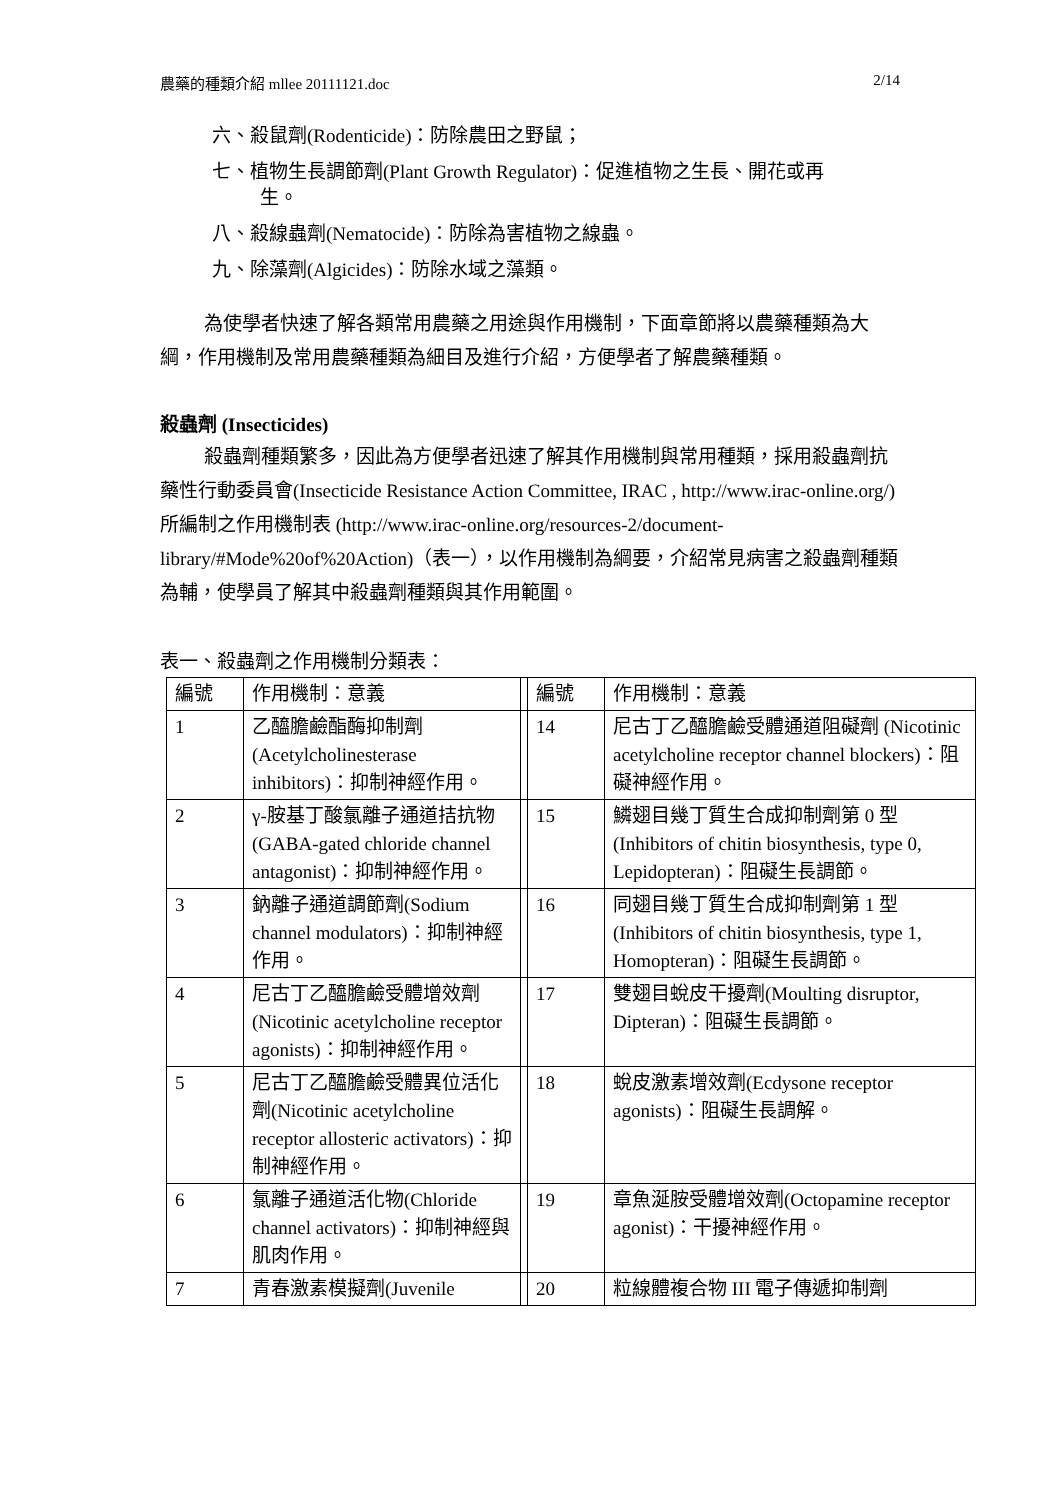農藥的種類介紹 mllee 20111121.doc 2/14
六、殺鼠劑(Rodenticide)：防除農田之野鼠；
七、植物生長調節劑(Plant Growth Regulator)：促進植物之生長、開花或再
生。
八、殺線蟲劑(Nematocide)：防除為害植物之線蟲。
九、除藻劑(Algicides)：防除水域之藻類。
為使學者快速了解各類常用農藥之用途與作用機制，下面章節將以農藥種類為大綱，作用機制及常用農藥種類為細目及進行介紹，方便學者了解農藥種類。
殺蟲劑 (Insecticides)
殺蟲劑種類繁多，因此為方便學者迅速了解其作用機制與常用種類，採用殺蟲劑抗藥性行動委員會(Insecticide Resistance Action Committee, IRAC , http://www.irac-online.org/)所編制之作用機制表 (http://www.irac-online.org/resources-2/document-library/#Mode%20of%20Action)（表一），以作用機制為綱要，介紹常見病害之殺蟲劑種類為輔，使學員了解其中殺蟲劑種類與其作用範圍。
表一、殺蟲劑之作用機制分類表：
| 編號 | 作用機制：意義 | | 編號 | 作用機制：意義 |
| 1 | 乙醯膽鹼酯酶抑制劑 (Acetylcholinesterase inhibitors)：抑制神經作用。 | | 14 | 尼古丁乙醯膽鹼受體通道阻礙劑 (Nicotinic acetylcholine receptor channel blockers)：阻礙神經作用。 |
| 2 | γ-胺基丁酸氯離子通道拮抗物(GABA-gated chloride channel antagonist)：抑制神經作用。 | | 15 | 鱗翅目幾丁質生合成抑制劑第 0 型 (Inhibitors of chitin biosynthesis, type 0, Lepidopteran)：阻礙生長調節。 |
| 3 | 鈉離子通道調節劑(Sodium channel modulators)：抑制神經作用。 | | 16 | 同翅目幾丁質生合成抑制劑第 1 型 (Inhibitors of chitin biosynthesis, type 1, Homopteran)：阻礙生長調節。 |
| 4 | 尼古丁乙醯膽鹼受體增效劑 (Nicotinic acetylcholine receptor agonists)：抑制神經作用。 | | 17 | 雙翅目蛻皮干擾劑(Moulting disruptor, Dipteran)：阻礙生長調節。 |
| 5 | 尼古丁乙醯膽鹼受體異位活化劑(Nicotinic acetylcholine receptor allosteric activators)：抑制神經作用。 | | 18 | 蛻皮激素增效劑(Ecdysone receptor agonists)：阻礙生長調解。 |
| 6 | 氯離子通道活化物(Chloride channel activators)：抑制神經與肌肉作用。 | | 19 | 章魚涎胺受體增效劑(Octopamine receptor agonist)：干擾神經作用。 |
| 7 | 青春激素模擬劑(Juvenile | | 20 | 粒線體複合物 III 電子傳遞抑制劑 |